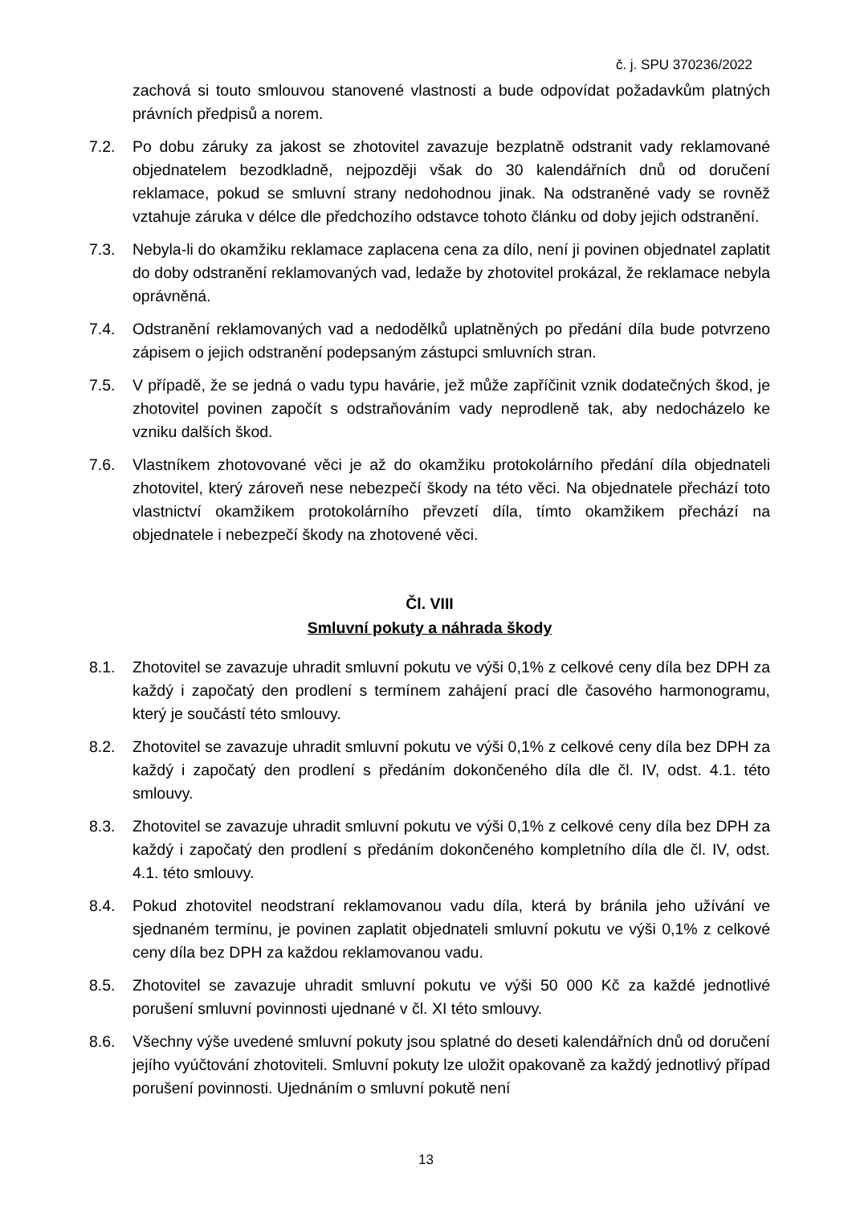č. j. SPU 370236/2022
zachová si touto smlouvou stanovené vlastnosti a bude odpovídat požadavkům platných právních předpisů a norem.
7.2. Po dobu záruky za jakost se zhotovitel zavazuje bezplatně odstranit vady reklamované objednatelem bezodkladně, nejpozději však do 30 kalendářních dnů od doručení reklamace, pokud se smluvní strany nedohodnou jinak. Na odstraněné vady se rovněž vztahuje záruka v délce dle předchozího odstavce tohoto článku od doby jejich odstranění.
7.3. Nebyla-li do okamžiku reklamace zaplacena cena za dílo, není ji povinen objednatel zaplatit do doby odstranění reklamovaných vad, ledaže by zhotovitel prokázal, že reklamace nebyla oprávněná.
7.4. Odstranění reklamovaných vad a nedodělků uplatněných po předání díla bude potvrzeno zápisem o jejich odstranění podepsaným zástupci smluvních stran.
7.5. V případě, že se jedná o vadu typu havárie, jež může zapříčinit vznik dodatečných škod, je zhotovitel povinen započít s odstraňováním vady neprodleně tak, aby nedocházelo ke vzniku dalších škod.
7.6. Vlastníkem zhotovované věci je až do okamžiku protokolárního předání díla objednateli zhotovitel, který zároveň nese nebezpečí škody na této věci. Na objednatele přechází toto vlastnictví okamžikem protokolárního převzetí díla, tímto okamžikem přechází na objednatele i nebezpečí škody na zhotovené věci.
Čl. VIII
Smluvní pokuty a náhrada škody
8.1. Zhotovitel se zavazuje uhradit smluvní pokutu ve výši 0,1% z celkové ceny díla bez DPH za každý i započatý den prodlení s termínem zahájení prací dle časového harmonogramu, který je součástí této smlouvy.
8.2. Zhotovitel se zavazuje uhradit smluvní pokutu ve výši 0,1% z celkové ceny díla bez DPH za každý i započatý den prodlení s předáním dokončeného díla dle čl. IV, odst. 4.1. této smlouvy.
8.3. Zhotovitel se zavazuje uhradit smluvní pokutu ve výši 0,1% z celkové ceny díla bez DPH za každý i započatý den prodlení s předáním dokončeného kompletního díla dle čl. IV, odst. 4.1. této smlouvy.
8.4. Pokud zhotovitel neodstraní reklamovanou vadu díla, která by bránila jeho užívání ve sjednaném termínu, je povinen zaplatit objednateli smluvní pokutu ve výši 0,1% z celkové ceny díla bez DPH za každou reklamovanou vadu.
8.5. Zhotovitel se zavazuje uhradit smluvní pokutu ve výši 50 000 Kč za každé jednotlivé porušení smluvní povinnosti ujednané v čl. XI této smlouvy.
8.6. Všechny výše uvedené smluvní pokuty jsou splatné do deseti kalendářních dnů od doručení jejího vyúčtování zhotoviteli. Smluvní pokuty lze uložit opakovaně za každý jednotlivý případ porušení povinnosti. Ujednáním o smluvní pokutě není
13